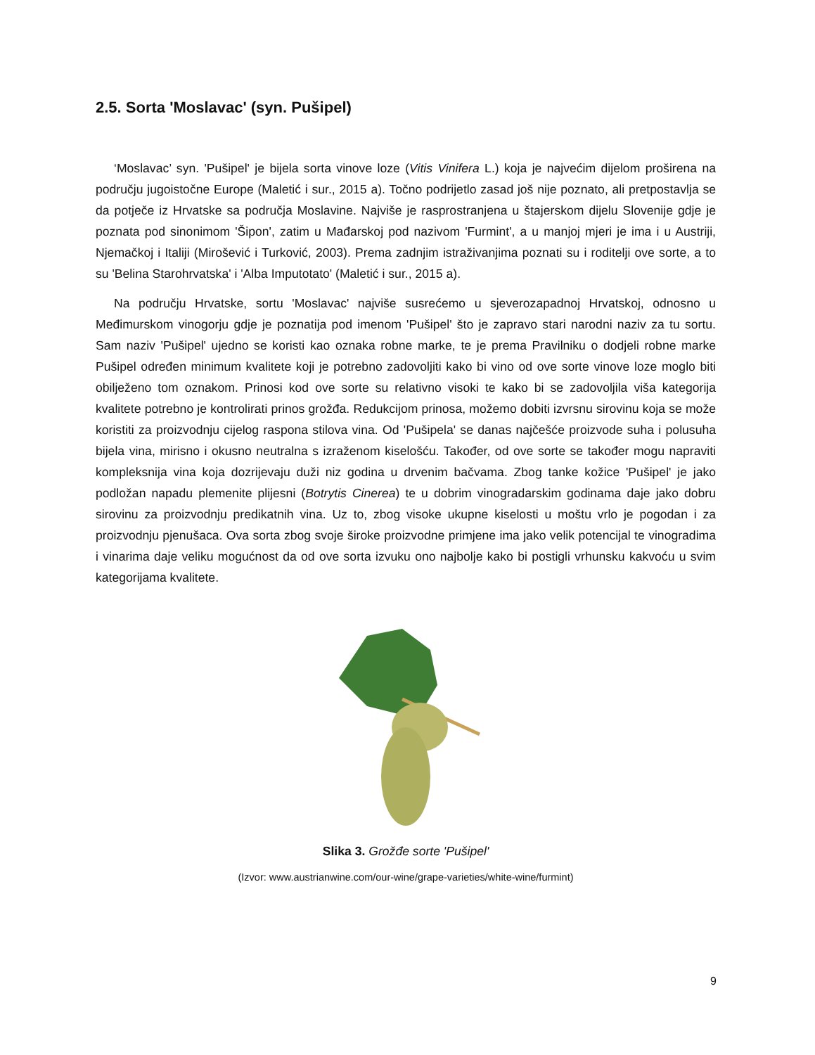2.5. Sorta 'Moslavac' (syn. Pušipel)
‘Moslavac’ syn. 'Pušipel' je bijela sorta vinove loze (Vitis Vinifera L.) koja je najvećim dijelom proširena na području jugoistočne Europe (Maletić i sur., 2015 a). Točno podrijetlo zasad još nije poznato, ali pretpostavlja se da potječe iz Hrvatske sa područja Moslavine. Najviše je rasprostranjena u štajerskom dijelu Slovenije gdje je poznata pod sinonimom 'Šipon', zatim u Mađarskoj pod nazivom 'Furmint', a u manjoj mjeri je ima i u Austriji, Njemačkoj i Italiji (Mirošević i Turković, 2003). Prema zadnjim istraživanjima poznati su i roditelji ove sorte, a to su 'Belina Starohrvatska' i 'Alba Imputotato' (Maletić i sur., 2015 a).
Na području Hrvatske, sortu 'Moslavac' najviše susrećemo u sjeverozapadnoj Hrvatskoj, odnosno u Međimurskom vinogorju gdje je poznatija pod imenom 'Pušipel' što je zapravo stari narodni naziv za tu sortu. Sam naziv 'Pušipel' ujedno se koristi kao oznaka robne marke, te je prema Pravilniku o dodjeli robne marke Pušipel određen minimum kvalitete koji je potrebno zadovoljiti kako bi vino od ove sorte vinove loze moglo biti obilježeno tom oznakom. Prinosi kod ove sorte su relativno visoki te kako bi se zadovoljila viša kategorija kvalitete potrebno je kontrolirati prinos grožđa. Redukcijom prinosa, možemo dobiti izvrsnu sirovinu koja se može koristiti za proizvodnju cijelog raspona stilova vina. Od 'Pušipela' se danas najčešće proizvode suha i polusuha bijela vina, mirisno i okusno neutralna s izraženom kiselošću. Također, od ove sorte se također mogu napraviti kompleksnija vina koja dozrijevaju duži niz godina u drvenim bačvama. Zbog tanke kožice 'Pušipel' je jako podložan napadu plemenite plijesni (Botrytis Cinerea) te u dobrim vinogradarskim godinama daje jako dobru sirovinu za proizvodnju predikatnih vina. Uz to, zbog visoke ukupne kiselosti u moštu vrlo je pogodan i za proizvodnju pjenušaca. Ova sorta zbog svoje široke proizvodne primjene ima jako velik potencijal te vinogradima i vinarima daje veliku mogućnost da od ove sorta izvuku ono najbolje kako bi postigli vrhunsku kakvoću u svim kategorijama kvalitete.
Slika 3. Grožđe sorte 'Pušipel'
(Izvor: www.austrianwine.com/our-wine/grape-varieties/white-wine/furmint)
9